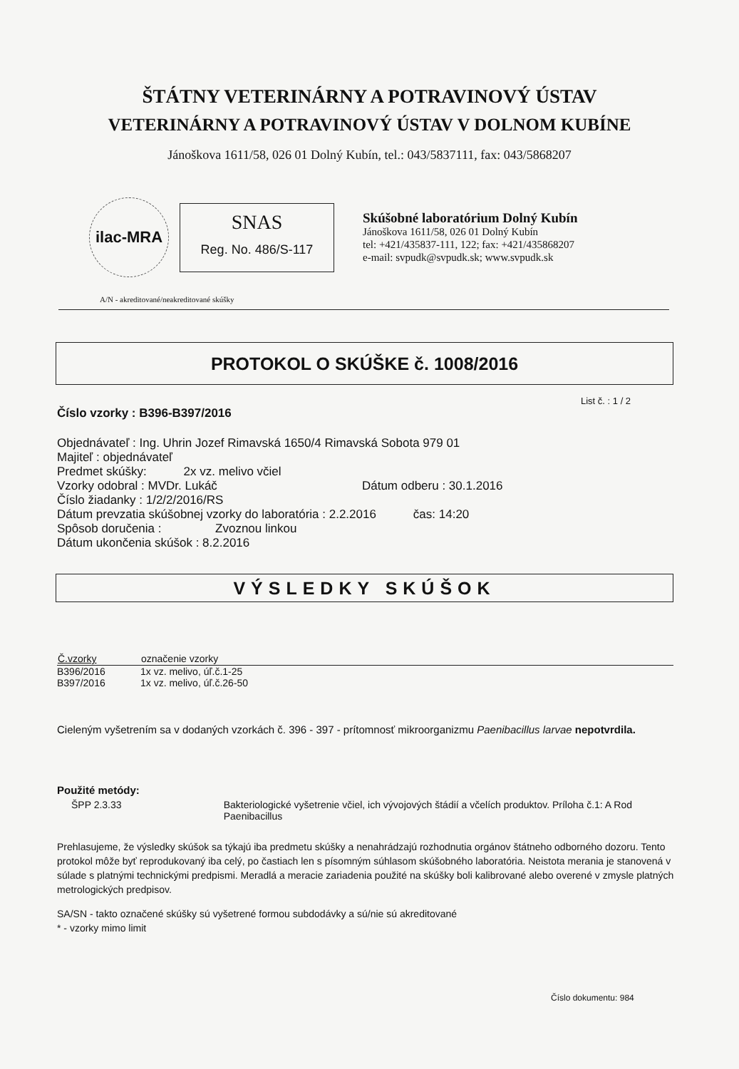ŠTÁTNY VETERINÁRNY A POTRAVINOVÝ ÚSTAV
VETERINÁRNY A POTRAVINOVÝ ÚSTAV V DOLNOM KUBÍNE
Jánoškova 1611/58, 026 01 Dolný Kubín, tel.: 043/5837111, fax: 043/5868207
ilac-MRA
SNAS
Reg. No. 486/S-117
Skúšobné laboratórium Dolný Kubín
Jánoškova 1611/58, 026 01 Dolný Kubín
tel: +421/435837-111, 122; fax: +421/435868207
e-mail: svpudk@svpudk.sk; www.svpudk.sk
A/N - akreditované/neakreditované skúšky
PROTOKOL O SKÚŠKE č. 1008/2016
List č. : 1 / 2
Číslo vzorky : B396-B397/2016
Objednávateľ : Ing. Uhrin Jozef Rimavská 1650/4 Rimavská Sobota 979 01
Majiteľ : objednávateľ
Predmet skúšky: 2x vz. melivo včiel
Vzorky odobral : MVDr. Lukáč Dátum odberu : 30.1.2016
Číslo žiadanky : 1/2/2/2016/RS
Dátum prevzatia skúšobnej vzorky do laboratória : 2.2.2016 čas: 14:20
Spôsob doručenia : Zvoznou linkou
Dátum ukončenia skúšok : 8.2.2016
VÝSLEDKY SKÚŠOK
| Č.vzorky | označenie vzorky |
| --- | --- |
| B396/2016 | 1x vz. melivo, úľ.č.1-25 |
| B397/2016 | 1x vz. melivo, úľ.č.26-50 |
Cieleným vyšetrením sa v dodaných vzorkách č. 396 - 397 - prítomnosť mikroorganizmu Paenibacillus larvae nepotvrdila.
Použité metódy:
ŠPP 2.3.33 Bakteriologické vyšetrenie včiel, ich vývojových štádií a včelích produktov. Príloha č.1: A Rod Paenibacillus
Prehlasujeme, že výsledky skúšok sa týkajú iba predmetu skúšky a nenahrádzajú rozhodnutia orgánov štátneho odborného dozoru. Tento protokol môže byť reprodukovaný iba celý, po častiach len s písomným súhlasom skúšobného laboratória. Neistota merania je stanovená v súlade s platnými technickými predpismi. Meradlá a meracie zariadenia použité na skúšky boli kalibrované alebo overené v zmysle platných metrologických predpisov.
SA/SN - takto označené skúšky sú vyšetrené formou subdodávky a sú/nie sú akreditované
* - vzorky mimo limit
Číslo dokumentu: 984